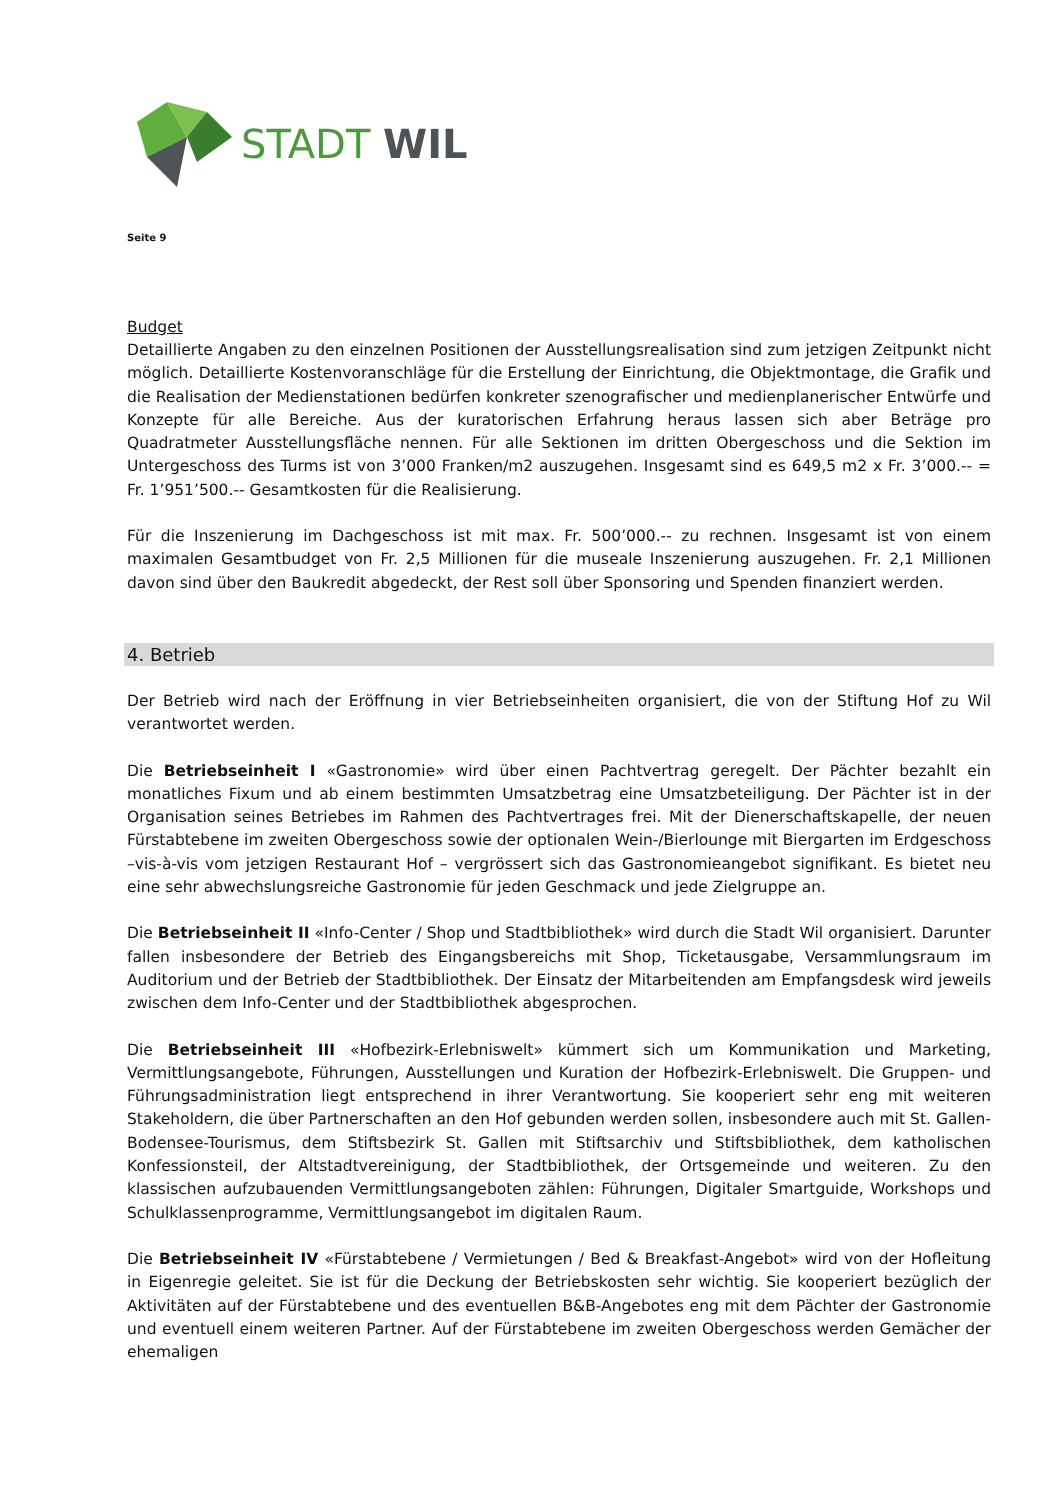STADT WIL
Seite 9
Budget
Detaillierte Angaben zu den einzelnen Positionen der Ausstellungsrealisation sind zum jetzigen Zeitpunkt nicht möglich. Detaillierte Kostenvoranschläge für die Erstellung der Einrichtung, die Objektmontage, die Grafik und die Realisation der Medienstationen bedürfen konkreter szenografischer und medienplanerischer Entwürfe und Konzepte für alle Bereiche. Aus der kuratorischen Erfahrung heraus lassen sich aber Beträge pro Quadratmeter Ausstellungsfläche nennen. Für alle Sektionen im dritten Obergeschoss und die Sektion im Untergeschoss des Turms ist von 3’000 Franken/m2 auszugehen. Insgesamt sind es 649,5 m2 x Fr. 3’000.-- = Fr. 1’951’500.-- Gesamtkosten für die Realisierung.
Für die Inszenierung im Dachgeschoss ist mit max. Fr. 500’000.-- zu rechnen. Insgesamt ist von einem maximalen Gesamtbudget von Fr. 2,5 Millionen für die museale Inszenierung auszugehen. Fr. 2,1 Millionen davon sind über den Baukredit abgedeckt, der Rest soll über Sponsoring und Spenden finanziert werden.
4. Betrieb
Der Betrieb wird nach der Eröffnung in vier Betriebseinheiten organisiert, die von der Stiftung Hof zu Wil verantwortet werden.
Die Betriebseinheit I «Gastronomie» wird über einen Pachtvertrag geregelt. Der Pächter bezahlt ein monatliches Fixum und ab einem bestimmten Umsatzbetrag eine Umsatzbeteiligung. Der Pächter ist in der Organisation seines Betriebes im Rahmen des Pachtvertrages frei. Mit der Dienerschaftskapelle, der neuen Fürstabtebene im zweiten Obergeschoss sowie der optionalen Wein-/Bierlounge mit Biergarten im Erdgeschoss –vis-à-vis vom jetzigen Restaurant Hof – vergrössert sich das Gastronomieangebot signifikant. Es bietet neu eine sehr abwechslungsreiche Gastronomie für jeden Geschmack und jede Zielgruppe an.
Die Betriebseinheit II «Info-Center / Shop und Stadtbibliothek» wird durch die Stadt Wil organisiert. Darunter fallen insbesondere der Betrieb des Eingangsbereichs mit Shop, Ticketausgabe, Versammlungsraum im Auditorium und der Betrieb der Stadtbibliothek. Der Einsatz der Mitarbeitenden am Empfangsdesk wird jeweils zwischen dem Info-Center und der Stadtbibliothek abgesprochen.
Die Betriebseinheit III «Hofbezirk-Erlebniswelt» kümmert sich um Kommunikation und Marketing, Vermittlungsangebote, Führungen, Ausstellungen und Kuration der Hofbezirk-Erlebniswelt. Die Gruppen- und Führungsadministration liegt entsprechend in ihrer Verantwortung. Sie kooperiert sehr eng mit weiteren Stakeholdern, die über Partnerschaften an den Hof gebunden werden sollen, insbesondere auch mit St. Gallen-Bodensee-Tourismus, dem Stiftsbezirk St. Gallen mit Stiftsarchiv und Stiftsbibliothek, dem katholischen Konfessionsteil, der Altstadtvereinigung, der Stadtbibliothek, der Ortsgemeinde und weiteren. Zu den klassischen aufzubauenden Vermittlungsangeboten zählen: Führungen, Digitaler Smartguide, Workshops und Schulklassenprogramme, Vermittlungsangebot im digitalen Raum.
Die Betriebseinheit IV «Fürstabtebene / Vermietungen / Bed & Breakfast-Angebot» wird von der Hofleitung in Eigenregie geleitet. Sie ist für die Deckung der Betriebskosten sehr wichtig. Sie kooperiert bezüglich der Aktivitäten auf der Fürstabtebene und des eventuellen B&B-Angebotes eng mit dem Pächter der Gastronomie und eventuell einem weiteren Partner. Auf der Fürstabtebene im zweiten Obergeschoss werden Gemächer der ehemaligen